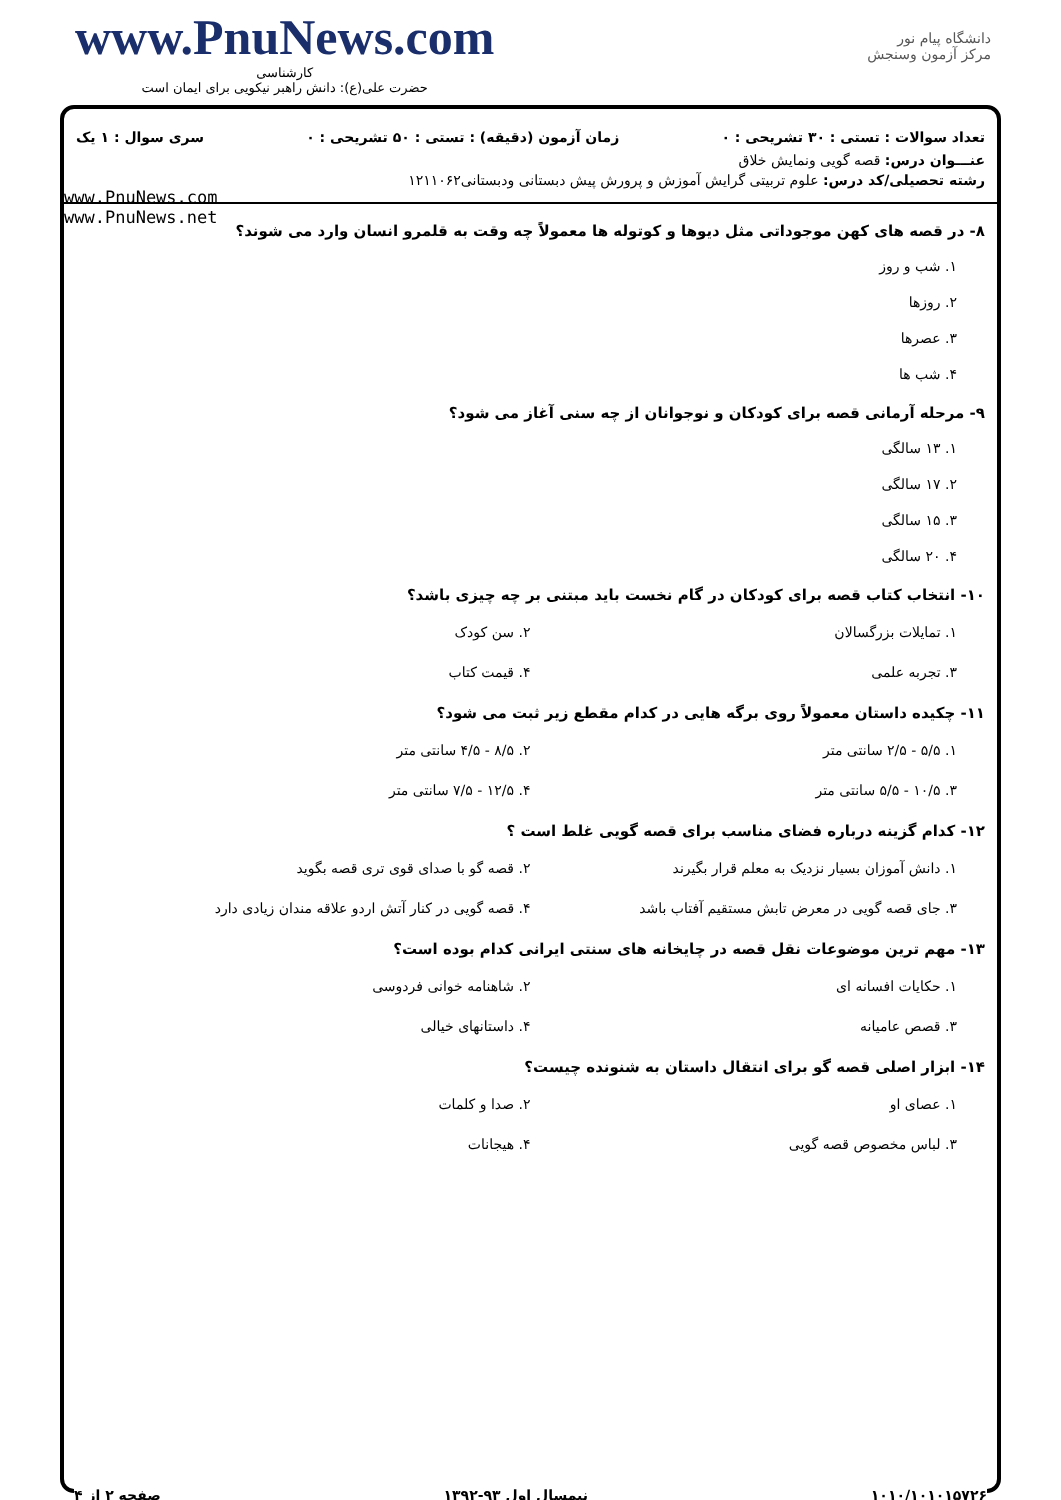www.PnuNews.com
کارشناسی
حضرت علی(ع): دانش راهبر نیکویی برای ایمان است
دانشگاه پیام نور
مرکز آزمون وسنجش
تعداد سوالات : تستی : ۳۰ تشریحی : ۰ زمان آزمون (دقیقه) : تستی : ۵۰ تشریحی : ۰ سری سوال : ۱ یک
عنـــوان درس: قصه گویی ونمایش خلاق
رشته تحصیلی/کد درس: علوم تربیتی گرایش آموزش و پرورش پیش دبستانی ودبستانی۱۲۱۱۰۶۲
www.PnuNews.com
www.PnuNews.net
۸- در قصه های کهن موجوداتی مثل دیوها و کوتوله ها معمولاً چه وقت به قلمرو انسان وارد می شوند؟
۱. شب و روز
۲. روزها
۳. عصرها
۴. شب ها
۹- مرحله آرمانی قصه برای کودکان و نوجوانان از چه سنی آغاز می شود؟
۱. ۱۳ سالگی
۲. ۱۷ سالگی
۳. ۱۵ سالگی
۴. ۲۰ سالگی
۱۰- انتخاب کتاب قصه برای کودکان در گام نخست باید مبتنی بر چه چیزی باشد؟
۱. تمایلات بزرگسالان
۲. سن کودک
۳. تجربه علمی
۴. قیمت کتاب
۱۱- چکیده داستان معمولاً روی برگه هایی در کدام مقطع زیر ثبت می شود؟
۱. ۵/۵ - ۲/۵ سانتی متر
۲. ۸/۵ - ۴/۵ سانتی متر
۳. ۱۰/۵ - ۵/۵ سانتی متر
۴. ۱۲/۵ - ۷/۵ سانتی متر
۱۲- کدام گزینه درباره فضای مناسب برای قصه گویی غلط است ؟
۱. دانش آموزان بسیار نزدیک به معلم قرار بگیرند
۲. قصه گو با صدای قوی تری قصه بگوید
۳. جای قصه گویی در معرض تابش مستقیم آفتاب باشد
۴. قصه گویی در کنار آتش اردو علاقه مندان زیادی دارد
۱۳- مهم ترین موضوعات نقل قصه در چایخانه های سنتی ایرانی کدام بوده است؟
۱. حکایات افسانه ای
۲. شاهنامه خوانی فردوسی
۳. قصص عامیانه
۴. داستانهای خیالی
۱۴- ابزار اصلی قصه گو برای انتقال داستان به شنونده چیست؟
۱. عصای او
۲. صدا و کلمات
۳. لباس مخصوص قصه گویی
۴. هیجانات
۱۰۱۰/۱۰۱۰۱۵۷۲۶ نیمسال اول ۹۳-۱۳۹۲ صفحه ۲ از ۴